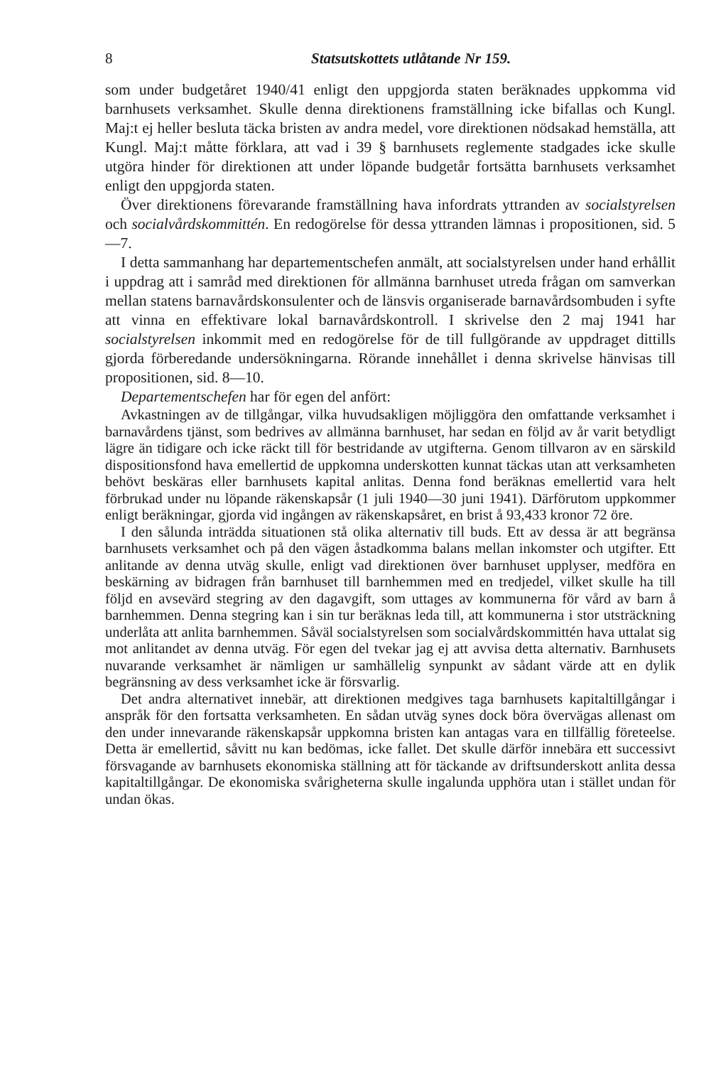8 Statsutskottets utlåtande Nr 159.
som under budgetåret 1940/41 enligt den uppgjorda staten beräknades uppkomma vid barnhusets verksamhet. Skulle denna direktionens framställning icke bifallas och Kungl. Maj:t ej heller besluta täcka bristen av andra medel, vore direktionen nödsakad hemställa, att Kungl. Maj:t måtte förklara, att vad i 39 § barnhusets reglemente stadgades icke skulle utgöra hinder för direktionen att under löpande budgetår fortsätta barnhusets verksamhet enligt den uppgjorda staten.
Över direktionens förevarande framställning hava infordrats yttranden av socialstyrelsen och socialvårdskommittén. En redogörelse för dessa yttranden lämnas i propositionen, sid. 5—7.
I detta sammanhang har departementschefen anmält, att socialstyrelsen under hand erhållit i uppdrag att i samråd med direktionen för allmänna barnhuset utreda frågan om samverkan mellan statens barnavårdskonsulenter och de länsvis organiserade barnavårdsombuden i syfte att vinna en effektivare lokal barnavårdskontroll. I skrivelse den 2 maj 1941 har socialstyrelsen inkommit med en redogörelse för de till fullgörande av uppdraget dittills gjorda förberedande undersökningarna. Rörande innehållet i denna skrivelse hänvisas till propositionen, sid. 8—10.
Departementschefen har för egen del anfört:
Avkastningen av de tillgångar, vilka huvudsakligen möjliggöra den omfattande verksamhet i barnavårdens tjänst, som bedrives av allmänna barnhuset, har sedan en följd av år varit betydligt lägre än tidigare och icke räckt till för bestridande av utgifterna. Genom tillvaron av en särskild dispositionsfond hava emellertid de uppkomna underskotten kunnat täckas utan att verksamheten behövt beskäras eller barnhusets kapital anlitas. Denna fond beräknas emellertid vara helt förbrukad under nu löpande räkenskapsår (1 juli 1940—30 juni 1941). Därförutom uppkommer enligt beräkningar, gjorda vid ingången av räkenskapsåret, en brist å 93,433 kronor 72 öre.
I den sålunda inträdda situationen stå olika alternativ till buds. Ett av dessa är att begränsa barnhusets verksamhet och på den vägen åstadkomma balans mellan inkomster och utgifter. Ett anlitande av denna utväg skulle, enligt vad direktionen över barnhuset upplyser, medföra en beskärning av bidragen från barnhuset till barnhemmen med en tredjedel, vilket skulle ha till följd en avsevärd stegring av den dagavgift, som uttages av kommunerna för vård av barn å barnhemmen. Denna stegring kan i sin tur beräknas leda till, att kommunerna i stor utsträckning underlåta att anlita barnhemmen. Såväl socialstyrelsen som socialvårdskommittén hava uttalat sig mot anlitandet av denna utväg. För egen del tvekar jag ej att avvisa detta alternativ. Barnhusets nuvarande verksamhet är nämligen ur samhällelig synpunkt av sådant värde att en dylik begränsning av dess verksamhet icke är försvarlig.
Det andra alternativet innebär, att direktionen medgives taga barnhusets kapitaltillgångar i anspråk för den fortsatta verksamheten. En sådan utväg synes dock böra övervägas allenast om den under innevarande räkenskapsår uppkomna bristen kan antagas vara en tillfällig företeelse. Detta är emellertid, såvitt nu kan bedömas, icke fallet. Det skulle därför innebära ett successivt försvagande av barnhusets ekonomiska ställning att för täckande av driftsunderskott anlita dessa kapitaltillgångar. De ekonomiska svårigheterna skulle ingalunda upphöra utan i stället undan för undan ökas.